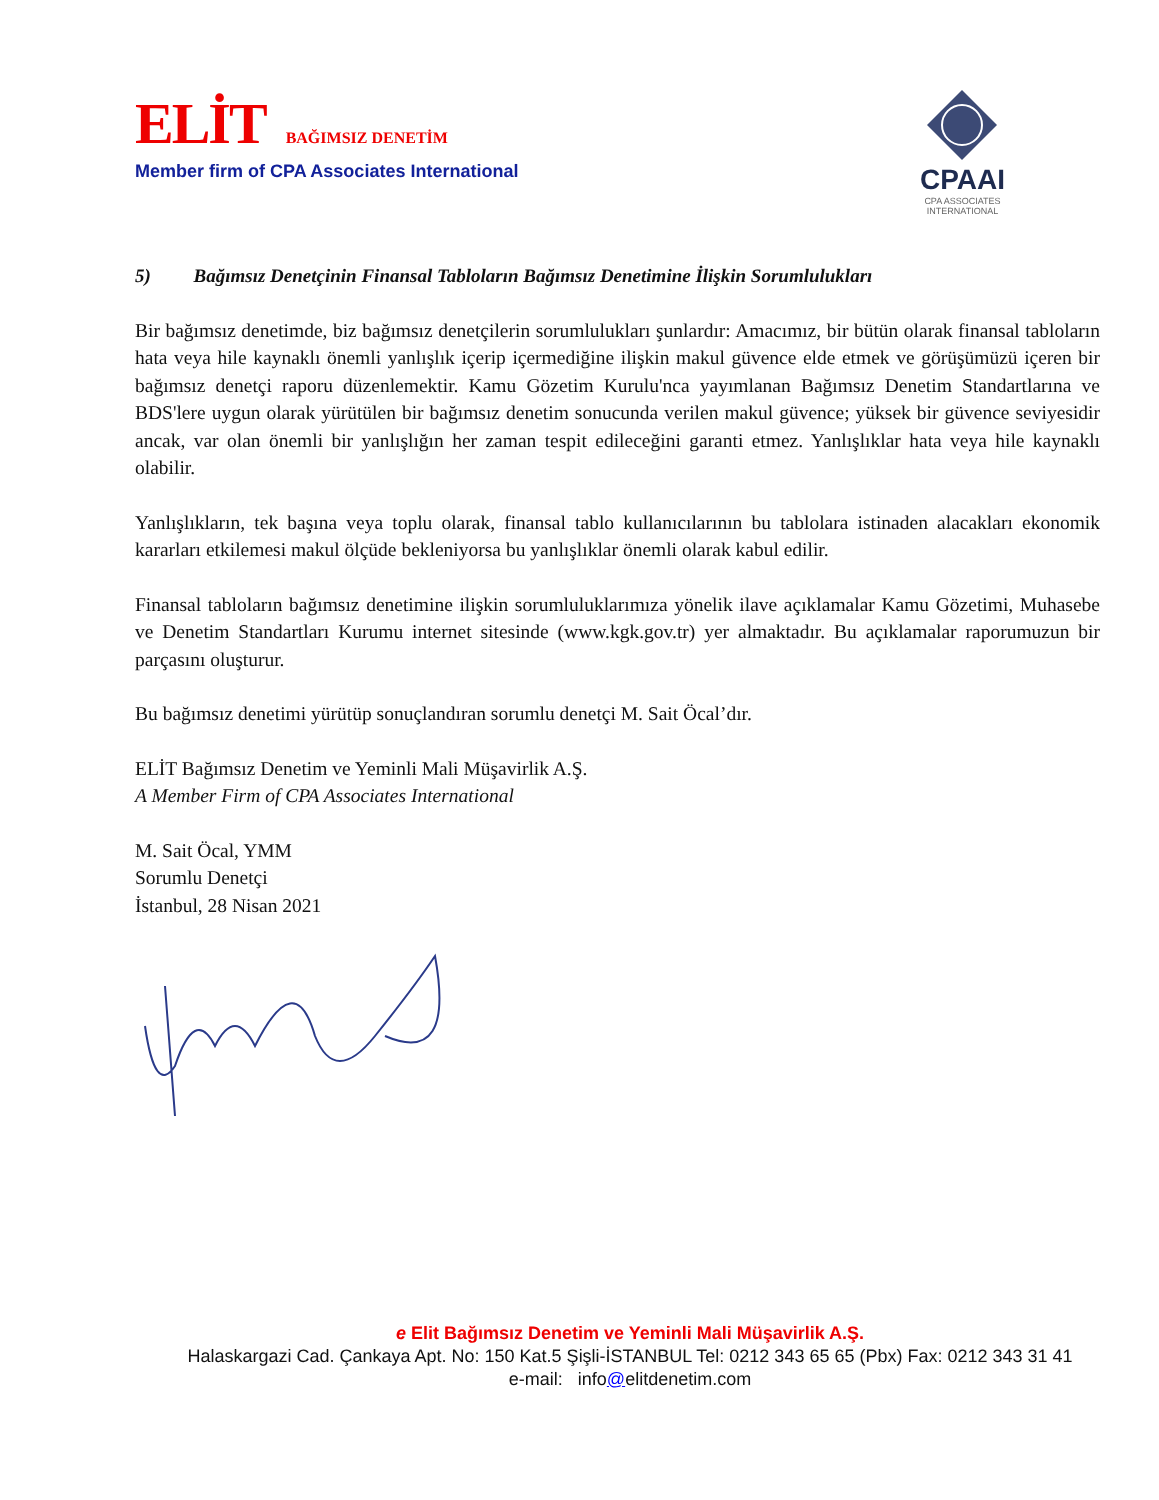ELİT
BAĞIMSIZ DENETİM
Member firm of CPA Associates International
CPAAI
CPA ASSOCIATES
INTERNATIONAL
5) Bağımsız Denetçinin Finansal Tabloların Bağımsız Denetimine İlişkin Sorumlulukları
Bir bağımsız denetimde, biz bağımsız denetçilerin sorumlulukları şunlardır: Amacımız, bir bütün olarak finansal tabloların hata veya hile kaynaklı önemli yanlışlık içerip içermediğine ilişkin makul güvence elde etmek ve görüşümüzü içeren bir bağımsız denetçi raporu düzenlemektir. Kamu Gözetim Kurulu'nca yayımlanan Bağımsız Denetim Standartlarına ve BDS'lere uygun olarak yürütülen bir bağımsız denetim sonucunda verilen makul güvence; yüksek bir güvence seviyesidir ancak, var olan önemli bir yanlışlığın her zaman tespit edileceğini garanti etmez. Yanlışlıklar hata veya hile kaynaklı olabilir.
Yanlışlıkların, tek başına veya toplu olarak, finansal tablo kullanıcılarının bu tablolara istinaden alacakları ekonomik kararları etkilemesi makul ölçüde bekleniyorsa bu yanlışlıklar önemli olarak kabul edilir.
Finansal tabloların bağımsız denetimine ilişkin sorumluluklarımıza yönelik ilave açıklamalar Kamu Gözetimi, Muhasebe ve Denetim Standartları Kurumu internet sitesinde (www.kgk.gov.tr) yer almaktadır. Bu açıklamalar raporumuzun bir parçasını oluşturur.
Bu bağımsız denetimi yürütüp sonuçlandıran sorumlu denetçi M. Sait Öcal’dır.
ELİT Bağımsız Denetim ve Yeminli Mali Müşavirlik A.Ş.
A Member Firm of CPA Associates International
M. Sait Öcal, YMM
Sorumlu Denetçi
İstanbul, 28 Nisan 2021
e Elit Bağımsız Denetim ve Yeminli Mali Müşavirlik A.Ş.
Halaskargazi Cad. Çankaya Apt. No: 150 Kat.5 Şişli-İSTANBUL Tel: 0212 343 65 65 (Pbx) Fax: 0212 343 31 41
e-mail: info@elitdenetim.com